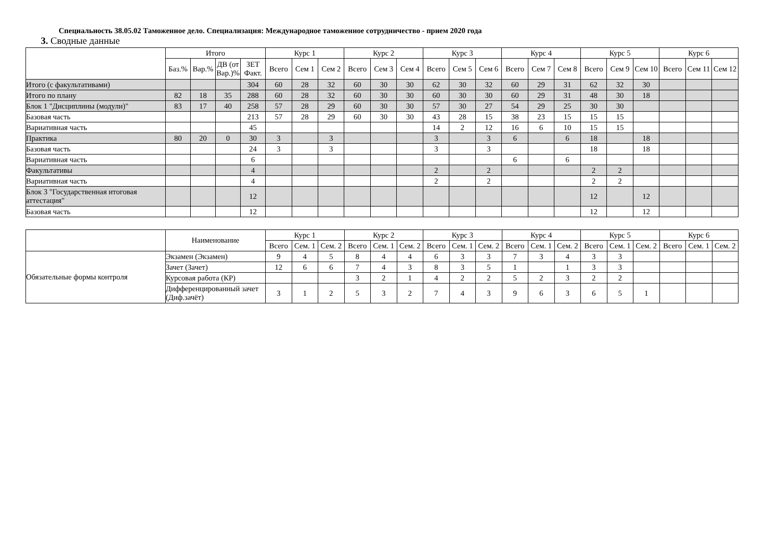Специальность 38.05.02 Таможенное дело. Специализация: Международное таможенное сотрудничество - прием 2020 года
3. Сводные данные
| | Итого | | | | Курс 1 | | | Курс 2 | | | Курс 3 | | | Курс 4 | | | Курс 5 | | | Курс 6 | | |
| --- | --- | --- | --- | --- | --- | --- | --- | --- | --- | --- | --- | --- | --- | --- | --- | --- | --- | --- | --- | --- | --- | --- |
| | Баз.% | Вар.% | ДВ (от Вар.)% | ЗЕТ Факт. | Всего | Сем 1 | Сем 2 | Всего | Сем 3 | Сем 4 | Всего | Сем 5 | Сем 6 | Всего | Сем 7 | Сем 8 | Всего | Сем 9 | Сем 10 | Всего | Сем 11 | Сем 12 |
| Итого (с факультативами) | | | | 304 | 60 | 28 | 32 | 60 | 30 | 30 | 62 | 30 | 32 | 60 | 29 | 31 | 62 | 32 | 30 | | | |
| Итого по плану | 82 | 18 | 35 | 288 | 60 | 28 | 32 | 60 | 30 | 30 | 60 | 30 | 30 | 60 | 29 | 31 | 48 | 30 | 18 | | | |
| Блок 1 "Дисциплины (модули)" | 83 | 17 | 40 | 258 | 57 | 28 | 29 | 60 | 30 | 30 | 57 | 30 | 27 | 54 | 29 | 25 | 30 | 30 | | | | |
| Базовая часть | | | | 213 | 57 | 28 | 29 | 60 | 30 | 30 | 43 | 28 | 15 | 38 | 23 | 15 | 15 | 15 | | | | |
| Вариативная часть | | | | 45 | | | | | | | 14 | 2 | 12 | 16 | 6 | 10 | 15 | 15 | | | | |
| Практика | 80 | 20 | 0 | 30 | 3 | | 3 | | | | 3 | | 3 | 6 | | 6 | 18 | | 18 | | | |
| Базовая часть | | | | 24 | 3 | | 3 | | | | 3 | | 3 | | | | 18 | | 18 | | | |
| Вариативная часть | | | | 6 | | | | | | | | | | 6 | | 6 | | | | | | |
| Факультативы | | | | 4 | | | | | | | 2 | | 2 | | | | 2 | 2 | | | | |
| Вариативная часть | | | | 4 | | | | | | | 2 | | 2 | | | | 2 | 2 | | | | |
| Блок 3 "Государственная итоговая аттестация" | | | | 12 | | | | | | | | | | | | | 12 | | 12 | | | |
| Базовая часть | | | | 12 | | | | | | | | | | | | | 12 | | 12 | | | |
| | Наименование | Курс 1 | | | Курс 2 | | | Курс 3 | | | Курс 4 | | | Курс 5 | | | Курс 6 | | |
| --- | --- | --- | --- | --- | --- | --- | --- | --- | --- | --- | --- | --- | --- | --- | --- | --- | --- | --- | --- |
| | | Всего | Сем. 1 | Сем. 2 | Всего | Сем. 1 | Сем. 2 | Всего | Сем. 1 | Сем. 2 | Всего | Сем. 1 | Сем. 2 | Всего | Сем. 1 | Сем. 2 | Всего | Сем. 1 | Сем. 2 |
| Обязательные формы контроля | Экзамен (Экзамен) | 9 | 4 | 5 | 8 | 4 | 4 | 6 | 3 | 3 | 7 | 3 | 4 | 3 | 3 | | | | |
| | Зачет (Зачет) | 12 | 6 | 6 | 7 | 4 | 3 | 8 | 3 | 5 | 1 | | 1 | 3 | 3 | | | | |
| | Курсовая работа (КР) | | | | 3 | 2 | 1 | 4 | 2 | 2 | 5 | 2 | 3 | 2 | 2 | | | | |
| | Дифференцированный зачет (Диф.зачёт) | 3 | 1 | 2 | 5 | 3 | 2 | 7 | 4 | 3 | 9 | 6 | 3 | 6 | 5 | 1 | | | |